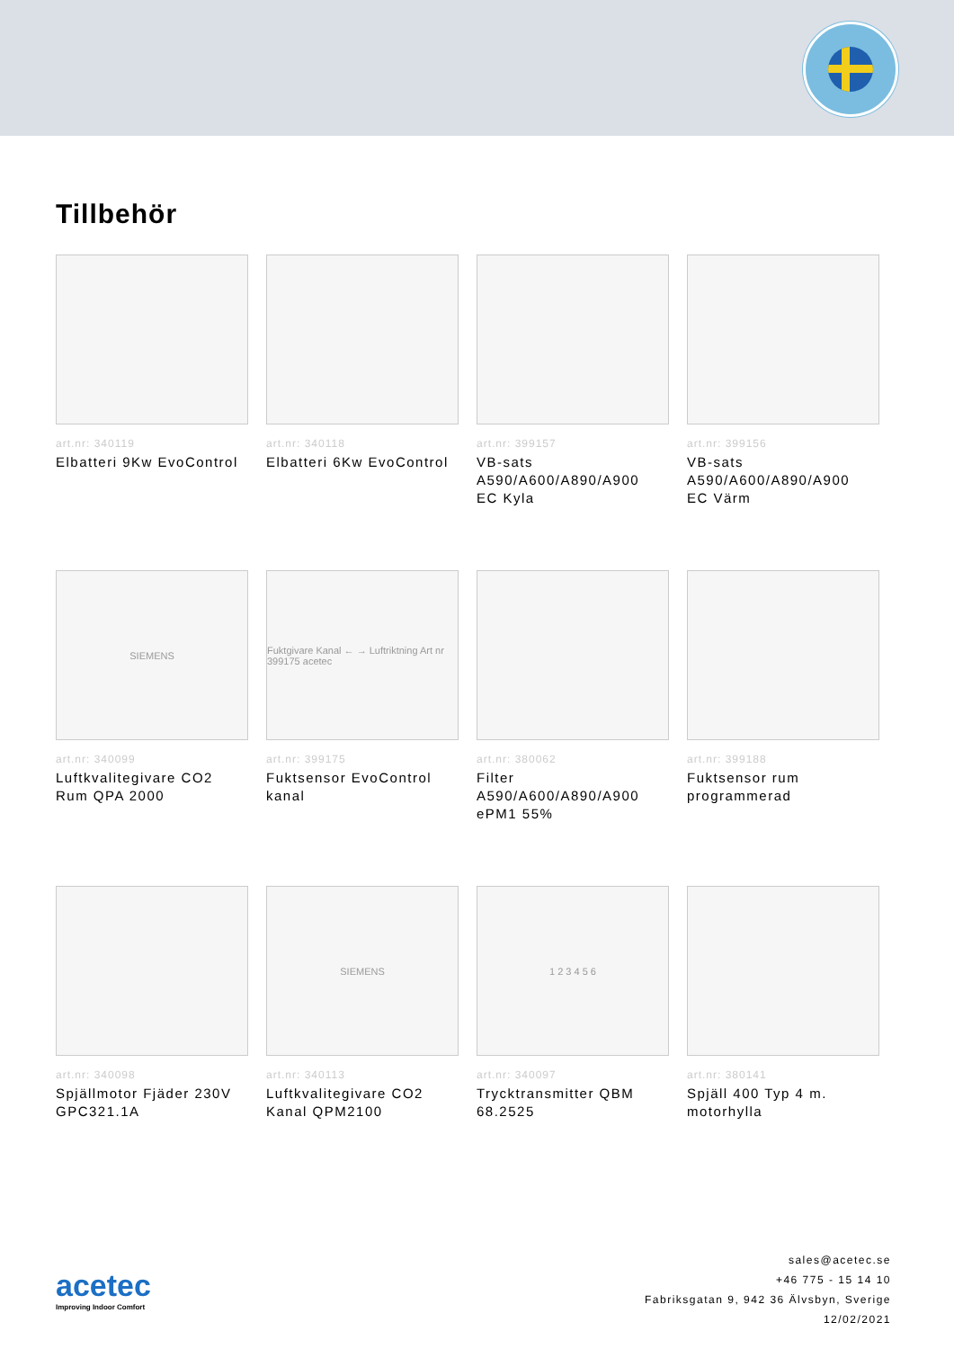Tillbehör
art.nr: 340119
Elbatteri 9Kw EvoControl
art.nr: 340118
Elbatteri 6Kw EvoControl
art.nr: 399157
VB-sats
A590/A600/A890/A900
EC Kyla
art.nr: 399156
VB-sats
A590/A600/A890/A900
EC Värm
SIEMENS
art.nr: 340099
Luftkvalitegivare CO2 Rum QPA 2000
Fuktgivare Kanal ← → Luftriktning Art nr 399175 acetec
art.nr: 399175
Fuktsensor EvoControl kanal
art.nr: 380062
Filter
A590/A600/A890/A900
ePM1 55%
art.nr: 399188
Fuktsensor rum programmerad
art.nr: 340098
Spjällmotor Fjäder 230V GPC321.1A
SIEMENS
art.nr: 340113
Luftkvalitegivare CO2 Kanal QPM2100
1 2 3 4 5 6
art.nr: 340097
Trycktransmitter QBM 68.2525
art.nr: 380141
Spjäll 400 Typ 4 m. motorhylla
acetec
Improving Indoor Comfort
sales@acetec.se
+46 775 - 15 14 10
Fabriksgatan 9, 942 36 Älvsbyn, Sverige
12/02/2021